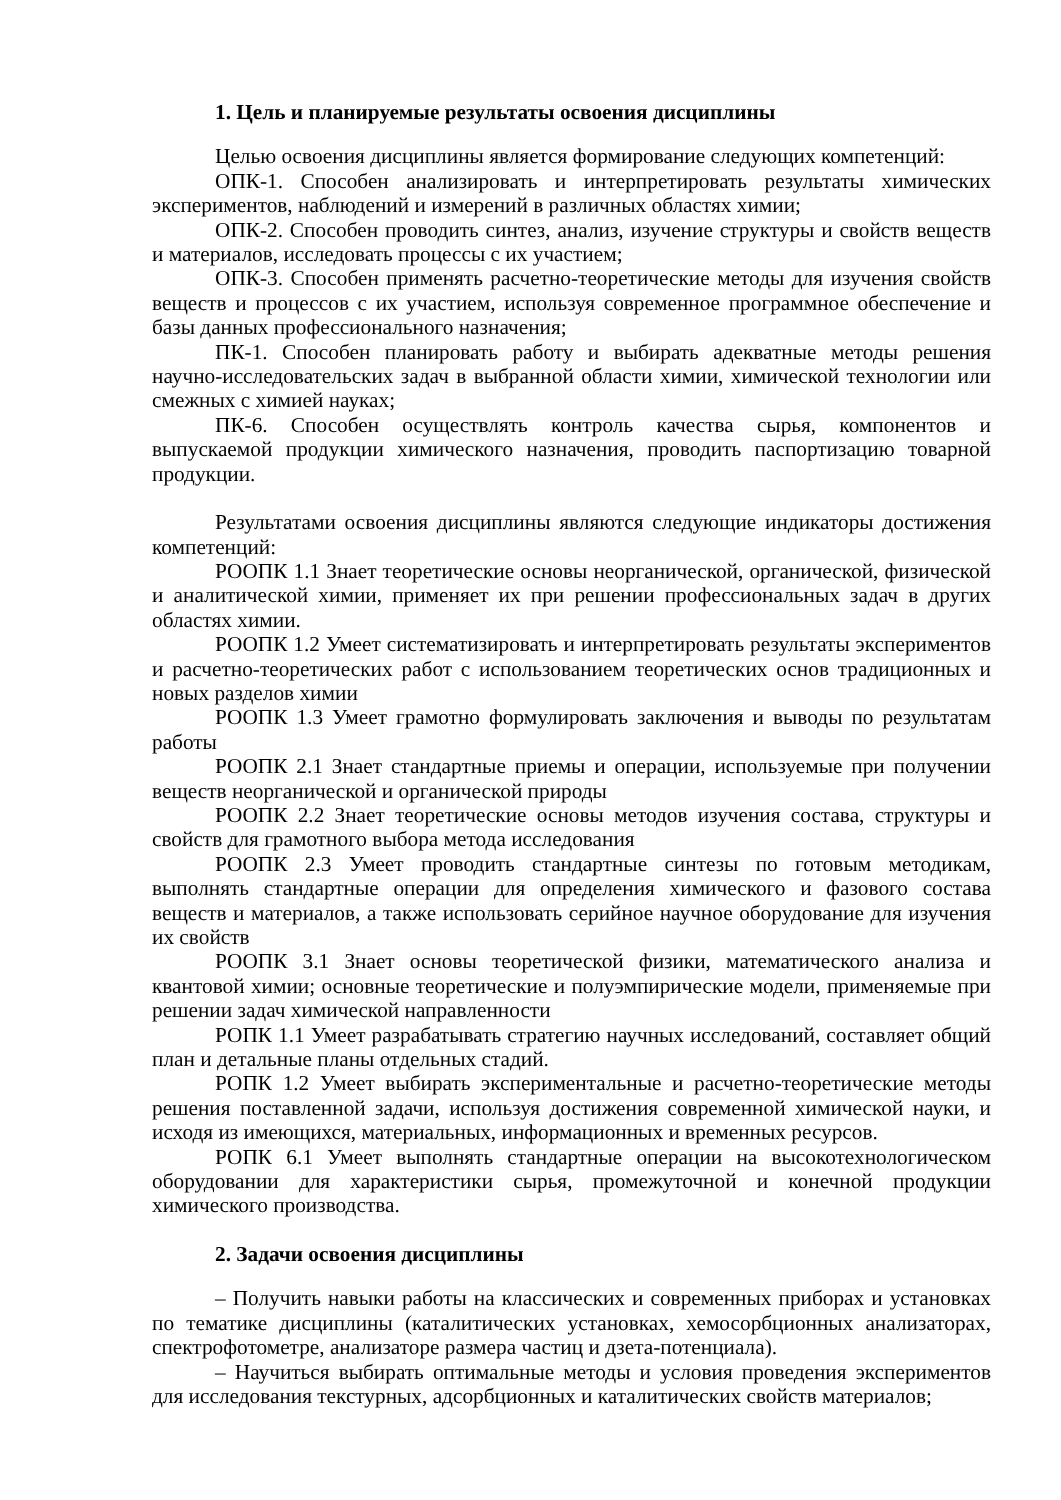1. Цель и планируемые результаты освоения дисциплины
Целью освоения дисциплины является формирование следующих компетенций:
ОПК-1. Способен анализировать и интерпретировать результаты химических экспериментов, наблюдений и измерений в различных областях химии;
ОПК-2. Способен проводить синтез, анализ, изучение структуры и свойств веществ и материалов, исследовать процессы с их участием;
ОПК-3. Способен применять расчетно-теоретические методы для изучения свойств веществ и процессов с их участием, используя современное программное обеспечение и базы данных профессионального назначения;
ПК-1. Способен планировать работу и выбирать адекватные методы решения научно-исследовательских задач в выбранной области химии, химической технологии или смежных с химией науках;
ПК-6. Способен осуществлять контроль качества сырья, компонентов и выпускаемой продукции химического назначения, проводить паспортизацию товарной продукции.
Результатами освоения дисциплины являются следующие индикаторы достижения компетенций:
РООПК 1.1 Знает теоретические основы неорганической, органической, физической и аналитической химии, применяет их при решении профессиональных задач в других областях химии.
РООПК 1.2 Умеет систематизировать и интерпретировать результаты экспериментов и расчетно-теоретических работ с использованием теоретических основ традиционных и новых разделов химии
РООПК 1.3 Умеет грамотно формулировать заключения и выводы по результатам работы
РООПК 2.1 Знает стандартные приемы и операции, используемые при получении веществ неорганической и органической природы
РООПК 2.2 Знает теоретические основы методов изучения состава, структуры и свойств для грамотного выбора метода исследования
РООПК 2.3 Умеет проводить стандартные синтезы по готовым методикам, выполнять стандартные операции для определения химического и фазового состава веществ и материалов, а также использовать серийное научное оборудование для изучения их свойств
РООПК 3.1 Знает основы теоретической физики, математического анализа и квантовой химии; основные теоретические и полуэмпирические модели, применяемые при решении задач химической направленности
РОПК 1.1 Умеет разрабатывать стратегию научных исследований, составляет общий план и детальные планы отдельных стадий.
РОПК 1.2 Умеет выбирать экспериментальные и расчетно-теоретические методы решения поставленной задачи, используя достижения современной химической науки, и исходя из имеющихся, материальных, информационных и временных ресурсов.
РОПК 6.1 Умеет выполнять стандартные операции на высокотехнологическом оборудовании для характеристики сырья, промежуточной и конечной продукции химического производства.
2. Задачи освоения дисциплины
– Получить навыки работы на классических и современных приборах и установках по тематике дисциплины (каталитических установках, хемосорбционных анализаторах, спектрофотометре, анализаторе размера частиц и дзета-потенциала).
– Научиться выбирать оптимальные методы и условия проведения экспериментов для исследования текстурных, адсорбционных и каталитических свойств материалов;